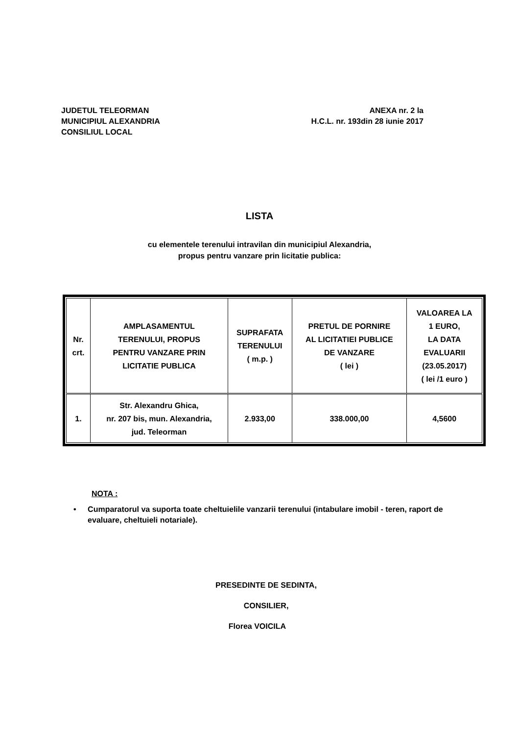JUDETUL TELEORMAN
MUNICIPIUL ALEXANDRIA
CONSILIUL LOCAL
ANEXA nr. 2 la
H.C.L. nr. 193din 28 iunie 2017
LISTA
cu elementele terenului intravilan din municipiul Alexandria,
propus pentru vanzare prin licitatie publica:
| Nr. crt. | AMPLASAMENTUL TERENULUI, PROPUS PENTRU VANZARE PRIN LICITATIE PUBLICA | SUPRAFATA TERENULUI ( m.p. ) | PRETUL DE PORNIRE AL LICITATIEI PUBLICE DE VANZARE ( lei ) | VALOAREA LA 1 EURO, LA DATA EVALUARII (23.05.2017) ( lei /1 euro ) |
| --- | --- | --- | --- | --- |
| 1. | Str. Alexandru Ghica, nr. 207 bis, mun. Alexandria, jud. Teleorman | 2.933,00 | 338.000,00 | 4,5600 |
NOTA :
• Cumparatorul va suporta toate cheltuielile vanzarii terenului (intabulare imobil - teren, raport de evaluare, cheltuieli notariale).
PRESEDINTE DE SEDINTA,
CONSILIER,
Florea VOICILA